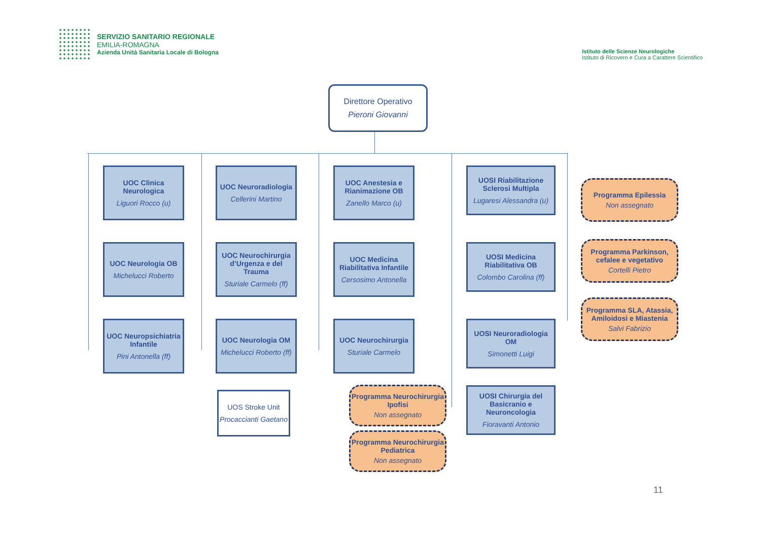SERVIZIO SANITARIO REGIONALE
EMILIA-ROMAGNA
Azienda Unità Sanitaria Locale di Bologna
Istituto delle Scienze Neurologiche
Istituto di Ricovero e Cura a Carattere Scientifico
Direttore Operativo
Pieroni Giovanni
UOC Clinica Neurologica
Liguori Rocco (u)
UOC Neurologia OB
Michelucci Roberto
UOC Neuropsichiatria Infantile
Pini Antonella (ff)
UOC Neuroradiologia
Cellerini Martino
UOC Neurochirurgia d’Urgenza e del Trauma
Sturiale Carmelo (ff)
UOC Neurologia OM
Michelucci Roberto (ff)
UOS Stroke Unit
Procaccianti Gaetano
UOC Anestesia e Rianimazione OB
Zanello Marco (u)
UOC Medicina Riabilitativa Infantile
Cersosimo Antonella
UOC Neurochirurgia
Sturiale Carmelo
Programma Neurochirurgia Ipofisi
Non assegnato
Programma Neurochirurgia Pediatrica
Non assegnato
UOSI Riabilitazione Sclerosi Multipla
Lugaresi Alessandra (u)
UOSI Medicina Riabilitativa OB
Colombo Carolina (ff)
UOSI Neuroradiologia OM
Simonetti Luigi
UOSI Chirurgia del Basicranio e Neuroncologia
Fioravanti Antonio
Programma Epilessia
Non assegnato
Programma Parkinson, cefalee e vegetativo
Cortelli Pietro
Programma SLA, Atassia, Amiloidosi e Miastenia
Salvi Fabrizio
11